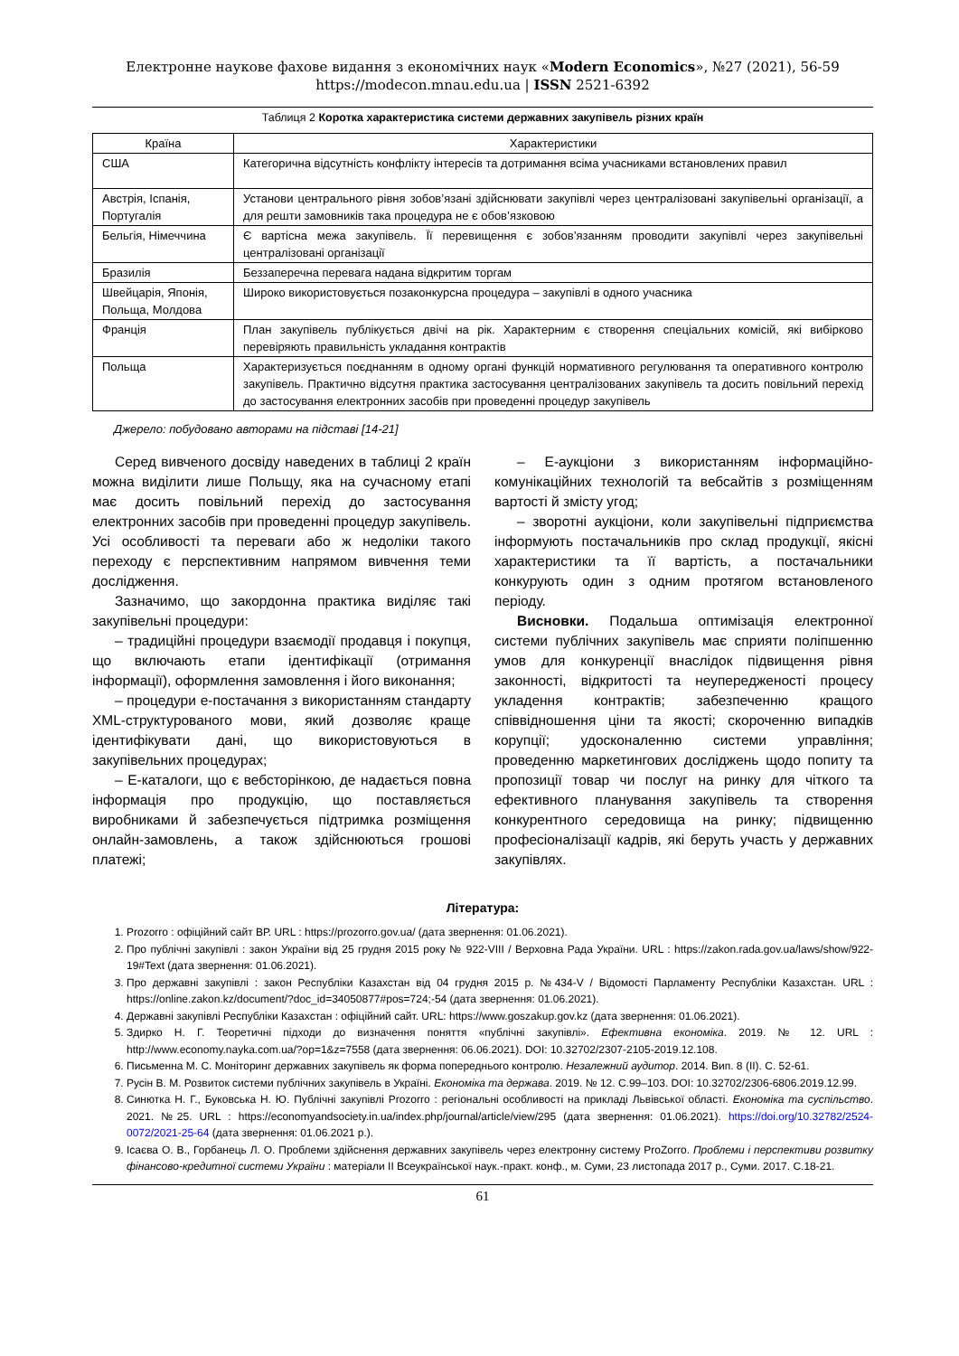Електронне наукове фахове видання з економічних наук «Modern Economics», №27 (2021), 56-59
https://modecon.mnau.edu.ua | ISSN 2521-6392
Таблиця 2 Коротка характеристика системи державних закупівель різних країн
| Країна | Характеристики |
| --- | --- |
| США | Категорична відсутність конфлікту інтересів та дотримання всіма учасниками встановлених правил |
| Австрія, Іспанія, Португалія | Установи центрального рівня зобов’язані здійснювати закупівлі через централізовані закупівельні організації, а для решти замовників така процедура не є обов’язковою |
| Бельгія, Німеччина | Є вартісна межа закупівель. Її перевищення є зобов’язанням проводити закупівлі через закупівельні централізовані організації |
| Бразилія | Беззаперечна перевага надана відкритим торгам |
| Швейцарія, Японія, Польща, Молдова | Широко використовується позаконкурсна процедура – закупівлі в одного учасника |
| Франція | План закупівель публікується двічі на рік. Характерним є створення спеціальних комісій, які вибірково перевіряють правильність укладання контрактів |
| Польща | Характеризується поєднанням в одному органі функцій нормативного регулювання та оперативного контролю закупівель. Практично відсутня практика застосування централізованих закупівель та досить повільний перехід до застосування електронних засобів при проведенні процедур закупівель |
Джерело: побудовано авторами на підставі [14-21]
Серед вивченого досвіду наведених в таблиці 2 країн можна виділити лише Польщу, яка на сучасному етапі має досить повільний перехід до застосування електронних засобів при проведенні процедур закупівель. Усі особливості та переваги або ж недоліки такого переходу є перспективним напрямом вивчення теми дослідження.
Зазначимо, що закордонна практика виділяє такі закупівельні процедури:
– традиційні процедури взаємодії продавця і покупця, що включають етапи ідентифікації (отримання інформації), оформлення замовлення і його виконання;
– процедури е-постачання з використанням стандарту XML-структурованого мови, який дозволяє краще ідентифікувати дані, що використовуються в закупівельних процедурах;
– Е-каталоги, що є вебсторінкою, де надається повна інформація про продукцію, що поставляється виробниками й забезпечується підтримка розміщення онлайн-замовлень, а також здійснюються грошові платежі;
– Е-аукціони з використанням інформаційно-комунікаційних технологій та вебсайтів з розміщенням вартості й змісту угод;
– зворотні аукціони, коли закупівельні підприємства інформують постачальників про склад продукції, якісні характеристики та її вартість, а постачальники конкурують один з одним протягом встановленого періоду.
Висновки. Подальша оптимізація електронної системи публічних закупівель має сприяти поліпшенню умов для конкуренції внаслідок підвищення рівня законності, відкритості та неупередженості процесу укладення контрактів; забезпеченню кращого співвідношення ціни та якості; скороченню випадків корупції; удосконаленню системи управління; проведенню маркетингових досліджень щодо попиту та пропозиції товар чи послуг на ринку для чіткого та ефективного планування закупівель та створення конкурентного середовища на ринку; підвищенню професіоналізації кадрів, які беруть участь у державних закупівлях.
Література:
1. Prozorro : офіційний сайт ВР. URL : https://prozorro.gov.ua/ (дата звернення: 01.06.2021).
2. Про публічні закупівлі : закон України від 25 грудня 2015 року № 922-VIII / Верховна Рада України. URL : https://zakon.rada.gov.ua/laws/show/922-19#Text (дата звернення: 01.06.2021).
3. Про державні закупівлі : закон Республіки Казахстан від 04 грудня 2015 р. №434-V / Відомості Парламенту Республіки Казахстан. URL : https://online.zakon.kz/document/?doc_id=34050877#pos=724;-54 (дата звернення: 01.06.2021).
4. Державні закупівлі Республіки Казахстан : офіційний сайт. URL: https://www.goszakup.gov.kz (дата звернення: 01.06.2021).
5. Здирко Н. Г. Теоретичні підходи до визначення поняття «публічні закупівлі». Ефективна економіка. 2019. № 12. URL : http://www.economy.nayka.com.ua/?op=1&z=7558 (дата звернення: 06.06.2021). DOI: 10.32702/2307-2105-2019.12.108.
6. Письменна М. С. Моніторинг державних закупівель як форма попереднього контролю. Незалежний аудитор. 2014. Вип. 8 (ІІ). С. 52-61.
7. Русін В. М. Розвиток системи публічних закупівель в Україні. Економіка та держава. 2019. № 12. С.99–103. DOI: 10.32702/2306-6806.2019.12.99.
8. Синютка Н. Г., Буковська Н. Ю. Публічні закупівлі Prozorro : регіональні особливості на прикладі Львівської області. Економіка та суспільство. 2021. №25. URL : https://economyandsociety.in.ua/index.php/journal/article/view/295 (дата звернення: 01.06.2021). https://doi.org/10.32782/2524-0072/2021-25-64 (дата звернення: 01.06.2021 р.).
9. Ісаєва О. В., Горбанець Л. О. Проблеми здійснення державних закупівель через електронну систему ProZorro. Проблеми і перспективи розвитку фінансово-кредитної системи України : матеріали ІІ Всеукраїнської наук.-практ. конф., м. Суми, 23 листопада 2017 р., Суми. 2017. С.18-21.
61